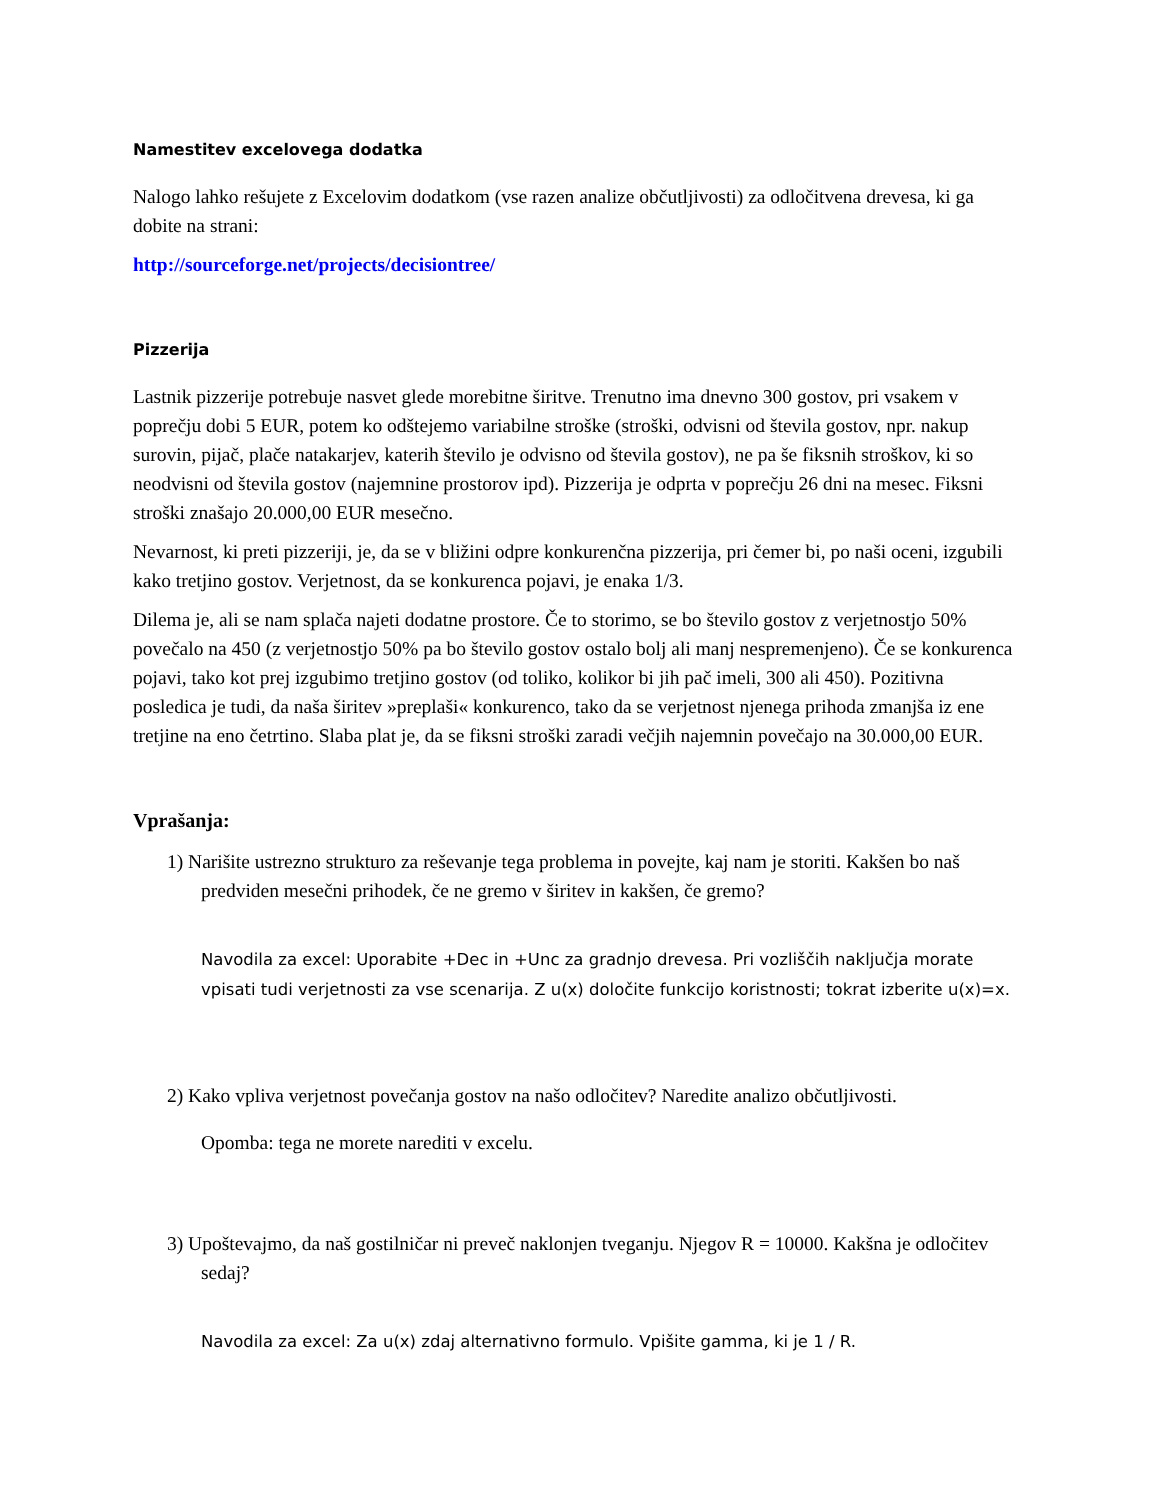Namestitev excelovega dodatka
Nalogo lahko rešujete z Excelovim dodatkom (vse razen analize občutljivosti) za odločitvena drevesa, ki ga dobite na strani:
http://sourceforge.net/projects/decisiontree/
Pizzerija
Lastnik pizzerije potrebuje nasvet glede morebitne širitve. Trenutno ima dnevno 300 gostov, pri vsakem v poprečju dobi 5 EUR, potem ko odštejemo variabilne stroške (stroški, odvisni od števila gostov, npr. nakup surovin, pijač, plače natakarjev, katerih število je odvisno od števila gostov), ne pa še fiksnih stroškov, ki so neodvisni od števila gostov (najemnine prostorov ipd). Pizzerija je odprta v poprečju 26 dni na mesec. Fiksni stroški znašajo 20.000,00 EUR mesečno.
Nevarnost, ki preti pizzeriji, je, da se v bližini odpre konkurenčna pizzerija, pri čemer bi, po naši oceni, izgubili kako tretjino gostov. Verjetnost, da se konkurenca pojavi, je enaka 1/3.
Dilema je, ali se nam splača najeti dodatne prostore. Če to storimo, se bo število gostov z verjetnostjo 50% povečalo na 450 (z verjetnostjo 50% pa bo število gostov ostalo bolj ali manj nespremenjeno). Če se konkurenca pojavi, tako kot prej izgubimo tretjino gostov (od toliko, kolikor bi jih pač imeli, 300 ali 450). Pozitivna posledica je tudi, da naša širitev »preplaši« konkurenco, tako da se verjetnost njenega prihoda zmanjša iz ene tretjine na eno četrtino. Slaba plat je, da se fiksni stroški zaradi večjih najemnin povečajo na 30.000,00 EUR.
Vprašanja:
1) Narišite ustrezno strukturo za reševanje tega problema in povejte, kaj nam je storiti. Kakšen bo naš predviden mesečni prihodek, če ne gremo v širitev in kakšen, če gremo?
Navodila za excel: Uporabite +Dec in +Unc za gradnjo drevesa. Pri vozliščih naključja morate vpisati tudi verjetnosti za vse scenarija. Z u(x) določite funkcijo koristnosti; tokrat izberite u(x)=x.
2) Kako vpliva verjetnost povečanja gostov na našo odločitev? Naredite analizo občutljivosti.
Opomba: tega ne morete narediti v excelu.
3) Upoštevajmo, da naš gostilničar ni preveč naklonjen tveganju. Njegov R = 10000. Kakšna je odločitev sedaj?
Navodila za excel: Za u(x) zdaj alternativno formulo. Vpišite gamma, ki je 1 / R.